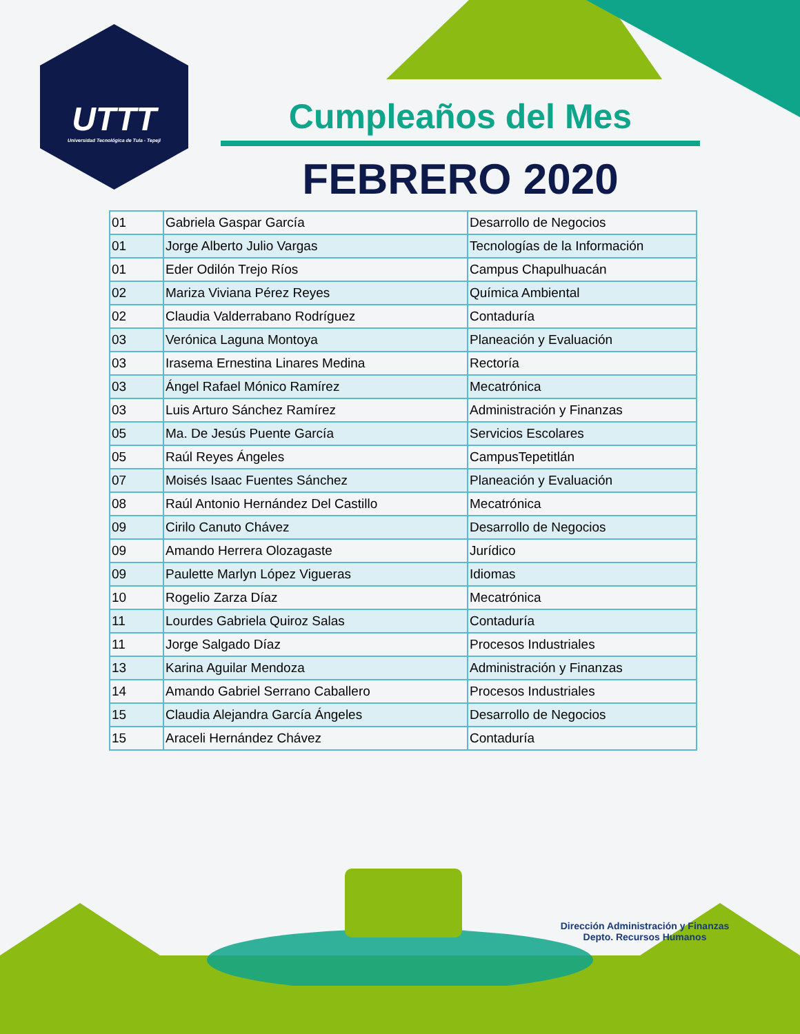UTTT
Universidad Tecnológica de Tula - Tepeji
Cumpleaños del Mes
FEBRERO 2020
| 01 | Gabriela Gaspar García | Desarrollo de Negocios |
| 01 | Jorge Alberto Julio Vargas | Tecnologías de la Información |
| 01 | Eder Odilón Trejo Ríos | Campus Chapulhuacán |
| 02 | Mariza Viviana Pérez Reyes | Química Ambiental |
| 02 | Claudia Valderrabano Rodríguez | Contaduría |
| 03 | Verónica Laguna Montoya | Planeación y Evaluación |
| 03 | Irasema Ernestina Linares Medina | Rectoría |
| 03 | Ángel Rafael Mónico Ramírez | Mecatrónica |
| 03 | Luis Arturo Sánchez Ramírez | Administración y Finanzas |
| 05 | Ma. De Jesús Puente García | Servicios Escolares |
| 05 | Raúl Reyes Ángeles | CampusTepetitlán |
| 07 | Moisés Isaac Fuentes Sánchez | Planeación y Evaluación |
| 08 | Raúl Antonio Hernández Del Castillo | Mecatrónica |
| 09 | Cirilo Canuto Chávez | Desarrollo de Negocios |
| 09 | Amando Herrera Olozagaste | Jurídico |
| 09 | Paulette Marlyn López Vigueras | Idiomas |
| 10 | Rogelio Zarza Díaz | Mecatrónica |
| 11 | Lourdes Gabriela Quiroz Salas | Contaduría |
| 11 | Jorge Salgado Díaz | Procesos Industriales |
| 13 | Karina Aguilar Mendoza | Administración y Finanzas |
| 14 | Amando Gabriel Serrano Caballero | Procesos Industriales |
| 15 | Claudia Alejandra García Ángeles | Desarrollo de Negocios |
| 15 | Araceli Hernández Chávez | Contaduría |
Dirección Administración y Finanzas
Depto. Recursos Humanos